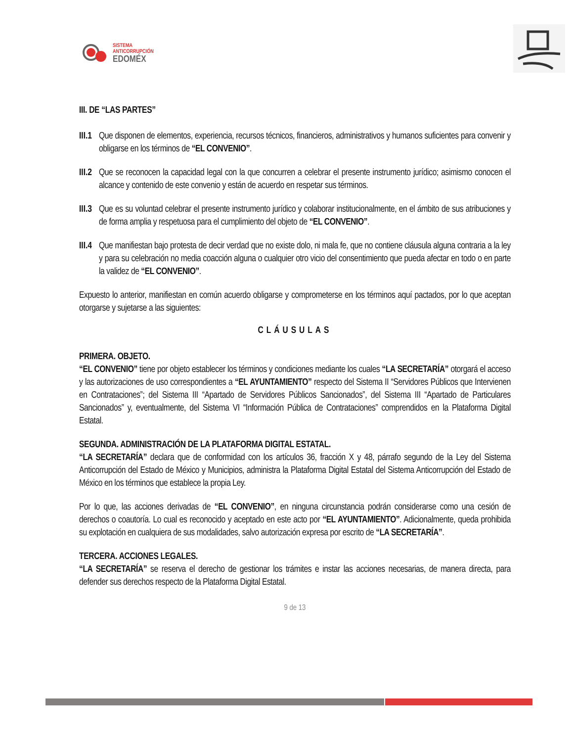SISTEMA
ANTICORRUPCIÓN
EDOMÉX
III. DE “LAS PARTES”
III.1
Que disponen de elementos, experiencia, recursos técnicos, financieros, administrativos y humanos suficientes para convenir y obligarse en los términos de “EL CONVENIO”.
III.2
Que se reconocen la capacidad legal con la que concurren a celebrar el presente instrumento jurídico; asimismo conocen el alcance y contenido de este convenio y están de acuerdo en respetar sus términos.
III.3
Que es su voluntad celebrar el presente instrumento jurídico y colaborar institucionalmente, en el ámbito de sus atribuciones y de forma amplia y respetuosa para el cumplimiento del objeto de “EL CONVENIO”.
III.4
Que manifiestan bajo protesta de decir verdad que no existe dolo, ni mala fe, que no contiene cláusula alguna contraria a la ley y para su celebración no media coacción alguna o cualquier otro vicio del consentimiento que pueda afectar en todo o en parte la validez de “EL CONVENIO”.
Expuesto lo anterior, manifiestan en común acuerdo obligarse y comprometerse en los términos aquí pactados, por lo que aceptan otorgarse y sujetarse a las siguientes:
CLÁUSULAS
PRIMERA. OBJETO.
“EL CONVENIO” tiene por objeto establecer los términos y condiciones mediante los cuales “LA SECRETARÍA” otorgará el acceso y las autorizaciones de uso correspondientes a “EL AYUNTAMIENTO” respecto del Sistema II “Servidores Públicos que Intervienen en Contrataciones”; del Sistema III “Apartado de Servidores Públicos Sancionados”, del Sistema III “Apartado de Particulares Sancionados” y, eventualmente, del Sistema VI “Información Pública de Contrataciones” comprendidos en la Plataforma Digital Estatal.
SEGUNDA. ADMINISTRACIÓN DE LA PLATAFORMA DIGITAL ESTATAL.
“LA SECRETARÍA” declara que de conformidad con los artículos 36, fracción X y 48, párrafo segundo de la Ley del Sistema Anticorrupción del Estado de México y Municipios, administra la Plataforma Digital Estatal del Sistema Anticorrupción del Estado de México en los términos que establece la propia Ley.
Por lo que, las acciones derivadas de “EL CONVENIO”, en ninguna circunstancia podrán considerarse como una cesión de derechos o coautoría. Lo cual es reconocido y aceptado en este acto por “EL AYUNTAMIENTO”. Adicionalmente, queda prohibida su explotación en cualquiera de sus modalidades, salvo autorización expresa por escrito de “LA SECRETARÍA”.
TERCERA. ACCIONES LEGALES.
“LA SECRETARÍA” se reserva el derecho de gestionar los trámites e instar las acciones necesarias, de manera directa, para defender sus derechos respecto de la Plataforma Digital Estatal.
9 de 13